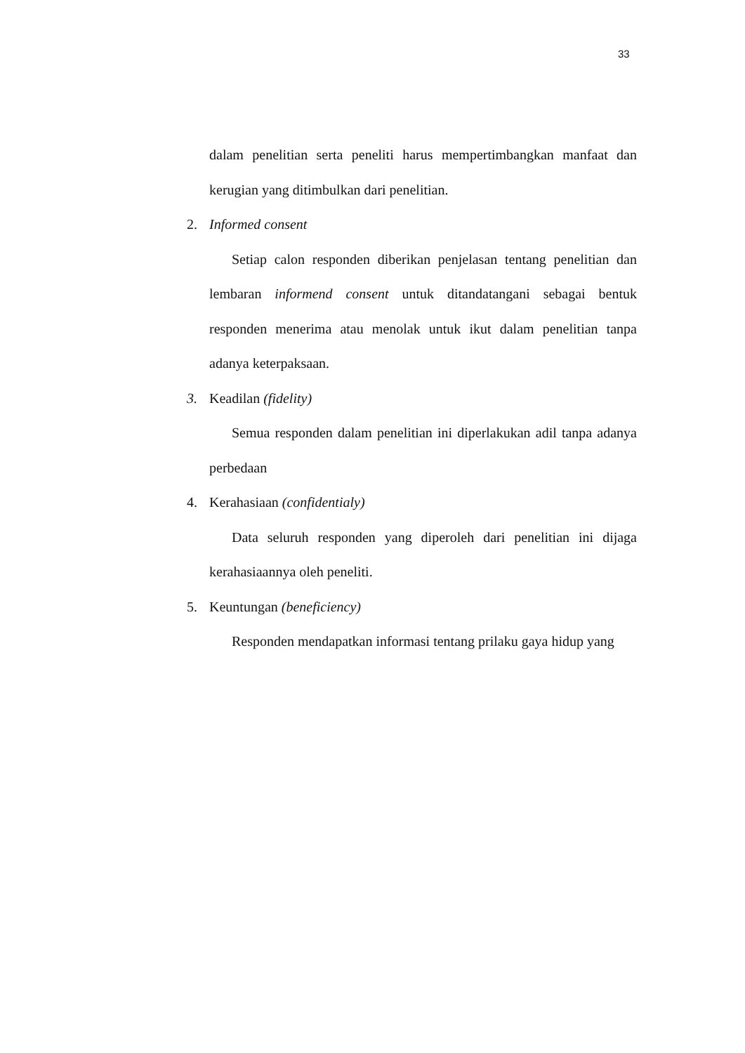33
dalam penelitian serta peneliti harus mempertimbangkan manfaat dan kerugian yang ditimbulkan dari penelitian.
2. Informed consent
Setiap calon responden diberikan penjelasan tentang penelitian dan lembaran informend consent untuk ditandatangani sebagai bentuk responden menerima atau menolak untuk ikut dalam penelitian tanpa adanya keterpaksaan.
3. Keadilan (fidelity)
Semua responden dalam penelitian ini diperlakukan adil tanpa adanya perbedaan
4. Kerahasiaan (confidentialy)
Data seluruh responden yang diperoleh dari penelitian ini dijaga kerahasiaannya oleh peneliti.
5. Keuntungan (beneficiency)
Responden mendapatkan informasi tentang prilaku gaya hidup yang